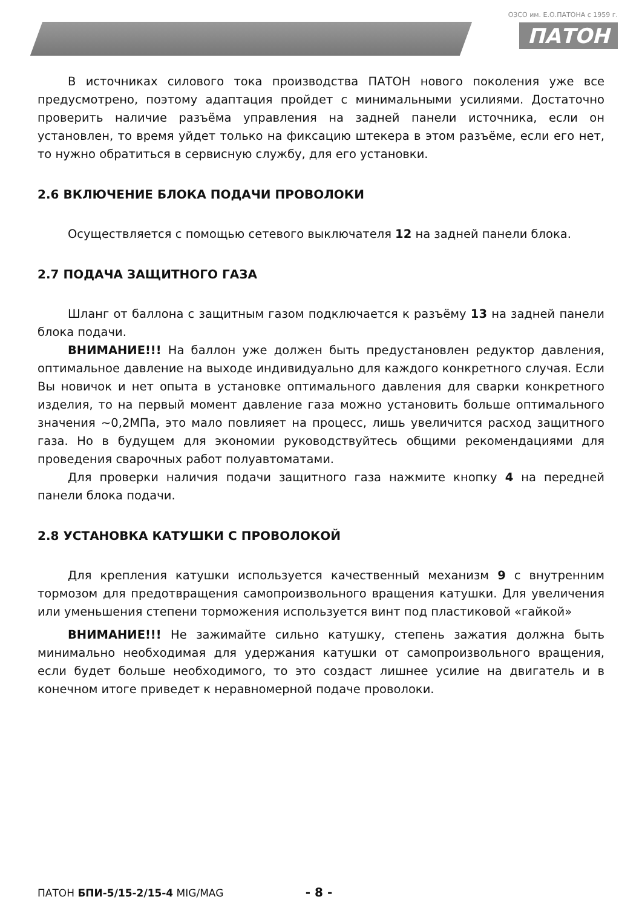ОЗСО им. Е.О.ПАТОНА с 1959 г.
ПАТОН
В источниках силового тока производства ПАТОН нового поколения уже все предусмотрено, поэтому адаптация пройдет с минимальными усилиями. Достаточно проверить наличие разъёма управления на задней панели источника, если он установлен, то время уйдет только на фиксацию штекера в этом разъёме, если его нет, то нужно обратиться в сервисную службу, для его установки.
2.6 ВКЛЮЧЕНИЕ БЛОКА ПОДАЧИ ПРОВОЛОКИ
Осуществляется с помощью сетевого выключателя 12 на задней панели блока.
2.7 ПОДАЧА ЗАЩИТНОГО ГАЗА
Шланг от баллона с защитным газом подключается к разъёму 13 на задней панели блока подачи.
ВНИМАНИЕ!!! На баллон уже должен быть предустановлен редуктор давления, оптимальное давление на выходе индивидуально для каждого конкретного случая. Если Вы новичок и нет опыта в установке оптимального давления для сварки конкретного изделия, то на первый момент давление газа можно установить больше оптимального значения ~0,2МПа, это мало повлияет на процесс, лишь увеличится расход защитного газа. Но в будущем для экономии руководствуйтесь общими рекомендациями для проведения сварочных работ полуавтоматами.
Для проверки наличия подачи защитного газа нажмите кнопку 4 на передней панели блока подачи.
2.8 УСТАНОВКА КАТУШКИ С ПРОВОЛОКОЙ
Для крепления катушки используется качественный механизм 9 с внутренним тормозом для предотвращения самопроизвольного вращения катушки. Для увеличения или уменьшения степени торможения используется винт под пластиковой «гайкой»
ВНИМАНИЕ!!! Не зажимайте сильно катушку, степень зажатия должна быть минимально необходимая для удержания катушки от самопроизвольного вращения, если будет больше необходимого, то это создаст лишнее усилие на двигатель и в конечном итоге приведет к неравномерной подаче проволоки.
ПАТОН БПИ-5/15-2/15-4 MIG/MAG - 8 -